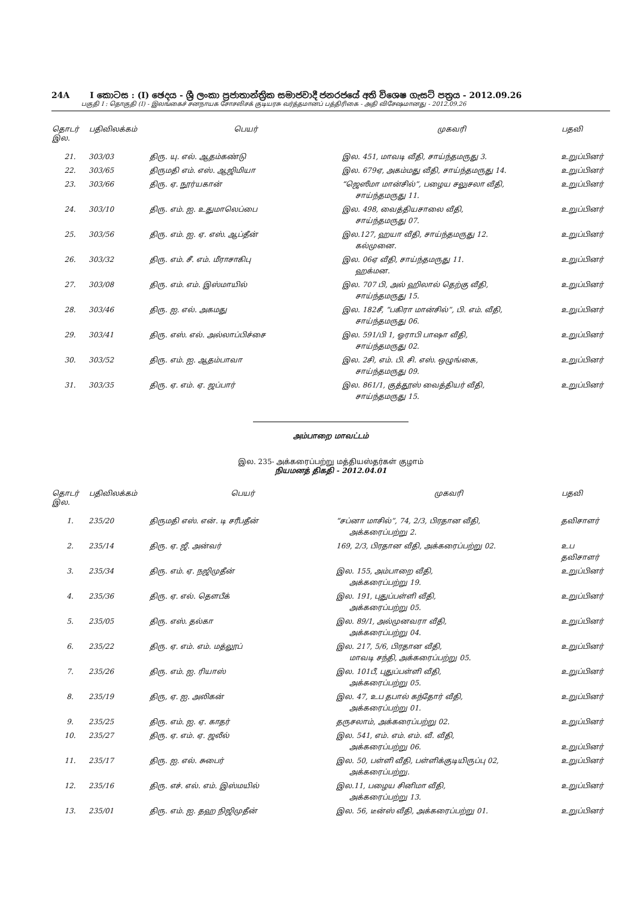24A I කොටස : (I) ඡෙදය - ශ්‍රී ලංකා ප්‍රජාතාන්ත්‍රික සමාජවාදී ජනරජයේ අති විශෙෂ ගැසට් පත්‍රය - 2012.09.26
பகுதி I : தொகுதி (I) - இலங்கைச் சனநாயக சோசலிசக் குடியரசு வர்த்தமானப் பத்திரிகை - அதி விசேஷமானது - 2012.09.26
| தொடர் இல. | பதிவிலக்கம் | பெயர் | முகவரி | பதவி |
| --- | --- | --- | --- | --- |
| 21. | 303/03 | திரு. யு. எல். ஆதம்கண்டு | இல. 451, மாவடி வீதி, சாய்ந்தமருது 3. | உறுப்பினர் |
| 22. | 303/65 | திருமதி எம். எஸ். ஆஜிமியா | இல. 679ஏ, அகம்மது வீதி, சாய்ந்தமருது 14. | உறுப்பினர் |
| 23. | 303/66 | திரு. ஏ. நூர்யகான் | “ஜெஸீமா மான்சில்”, பழைய சலுசலா வீதி, சாய்ந்தமருது 11. | உறுப்பினர் |
| 24. | 303/10 | திரு. எம். ஐ. உதுமாலெப்பை | இல. 498, வைத்தியசாலை வீதி, சாய்ந்தமருது 07. | உறுப்பினர் |
| 25. | 303/56 | திரு. எம். ஐ. ஏ. எஸ். ஆப்தீன் | இல.127, ஹயா வீதி, சாய்ந்தமருது 12. கல்முனை. | உறுப்பினர் |
| 26. | 303/32 | திரு. எம். சீ. எம். மீராசாகிபு | இல. 06ஏ வீதி, சாய்ந்தமருது 11. ஹக்மன. | உறுப்பினர் |
| 27. | 303/08 | திரு. எம். எம். இஸ்மாயில் | இல. 707 பி, அல் ஹிலால் தெற்கு வீதி, சாய்ந்தமருது 15. | உறுப்பினர் |
| 28. | 303/46 | திரு. ஐ. எல். அகமது | இல. 182சீ, “பகிரா மான்சில்”, பி. எம். வீதி, சாய்ந்தமருது 06. | உறுப்பினர் |
| 29. | 303/41 | திரு. எஸ். எல். அல்லாப்பிச்சை | இல. 591/பி 1, ஓராபி பாஷா வீதி, சாய்ந்தமருது 02. | உறுப்பினர் |
| 30. | 303/52 | திரு. எம். ஐ. ஆதம்பாவா | இல. 2சி, எம். பி. சி. எஸ். ஒழுங்கை, சாய்ந்தமருது 09. | உறுப்பினர் |
| 31. | 303/35 | திரு. ஏ. எம். ஏ. ஜப்பார் | இல. 861/1, குத்தூஸ் வைத்தியர் வீதி, சாய்ந்தமருது 15. | உறுப்பினர் |
அம்பாறை மாவட்டம்
இல. 235- அக்கரைப்பற்று மத்தியஸ்தர்கள் குழாம்
நியமனத் திகதி - 2012.04.01
| தொடர் இல. | பதிவிலக்கம் | பெயர் | முகவரி | பதவி |
| --- | --- | --- | --- | --- |
| 1. | 235/20 | திருமதி எஸ். என். டி சரீபதீன் | “சப்னா மாசில்”, 74, 2/3, பிரதான வீதி, அக்கரைப்பற்று 2. | தவிசாளர் |
| 2. | 235/14 | திரு. ஏ. ஜீ. அன்வர் | 169, 2/3, பிரதான வீதி, அக்கரைப்பற்று 02. | உப தவிசாளர் |
| 3. | 235/34 | திரு. எம். ஏ. நஜிமுதீன் | இல. 155, அம்பாறை வீதி, அக்கரைப்பற்று 19. | உறுப்பினர் |
| 4. | 235/36 | திரு. ஏ. எல். தௌபீக் | இல. 191, புதுப்பள்ளி வீதி, அக்கரைப்பற்று 05. | உறுப்பினர் |
| 5. | 235/05 | திரு. எஸ். தல்கா | இல. 89/1, அல்முனவரா வீதி, அக்கரைப்பற்று 04. | உறுப்பினர் |
| 6. | 235/22 | திரு. ஏ. எம். எம். மத்லூப் | இல. 217, 5/6, பிரதான வீதி, மாவடி சந்தி, அக்கரைப்பற்று 05. | உறுப்பினர் |
| 7. | 235/26 | திரு. எம். ஐ. ரியாஸ் | இல. 101பீ, புதுப்பள்ளி வீதி, அக்கரைப்பற்று 05. | உறுப்பினர் |
| 8. | 235/19 | திரு, ஏ. ஐ. அலிகன் | இல. 47, உப தபால் கந்தோர் வீதி, அக்கரைப்பற்று 01. | உறுப்பினர் |
| 9. | 235/25 | திரு. எம். ஐ. ஏ. காதர் | தருசலாம், அக்கரைப்பற்று 02. | உறுப்பினர் |
| 10. | 235/27 | திரு. ஏ. எம். ஏ. ஜலீல் | இல. 541, எம். எம். எம். வீ. வீதி, அக்கரைப்பற்று 06. | உறுப்பினர் |
| 11. | 235/17 | திரு. ஐ. எல். சுபைர் | இல. 50, பள்ளி வீதி, பள்ளிக்குடியிருப்பு 02, அக்கரைப்பற்று. | உறுப்பினர் |
| 12. | 235/16 | திரு. எச். எல். எம். இஸ்மயில் | இல.11, பழைய சினிமா வீதி, அக்கரைப்பற்று 13. | உறுப்பினர் |
| 13. | 235/01 | திரு. எம். ஐ. தஹ நிஜிமுதீன் | இல. 56, டீன்ஸ் வீதி, அக்கரைப்பற்று 01. | உறுப்பினர் |